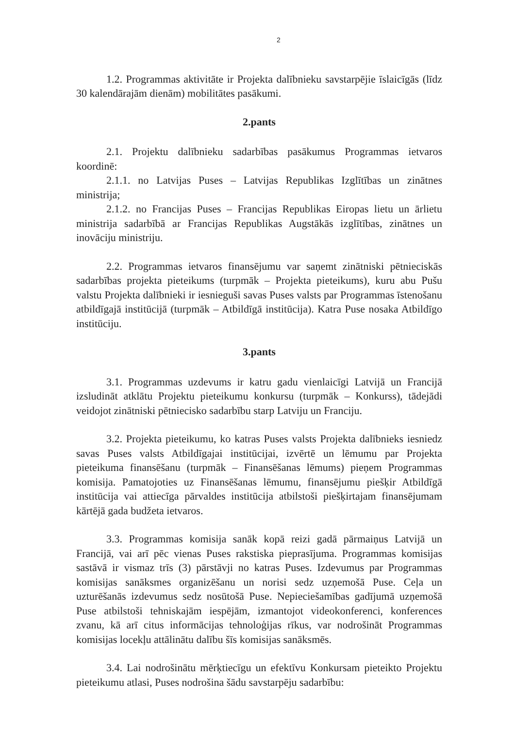2
1.2. Programmas aktivitāte ir Projekta dalībnieku savstarpējie īslaicīgās (līdz 30 kalendārajām dienām) mobilitātes pasākumi.
2.pants
2.1. Projektu dalībnieku sadarbības pasākumus Programmas ietvaros koordinē:
2.1.1. no Latvijas Puses – Latvijas Republikas Izglītības un zinātnes ministrija;
2.1.2. no Francijas Puses – Francijas Republikas Eiropas lietu un ārlietu ministrija sadarbībā ar Francijas Republikas Augstākās izglītības, zinātnes un inovāciju ministriju.
2.2. Programmas ietvaros finansējumu var saņemt zinātniski pētnieciskās sadarbības projekta pieteikums (turpmāk – Projekta pieteikums), kuru abu Pušu valstu Projekta dalībnieki ir iesnieguši savas Puses valsts par Programmas īstenošanu atbildīgajā institūcijā (turpmāk – Atbildīgā institūcija). Katra Puse nosaka Atbildīgo institūciju.
3.pants
3.1. Programmas uzdevums ir katru gadu vienlaicīgi Latvijā un Francijā izsludināt atklātu Projektu pieteikumu konkursu (turpmāk – Konkurss), tādejādi veidojot zinātniski pētniecisko sadarbību starp Latviju un Franciju.
3.2. Projekta pieteikumu, ko katras Puses valsts Projekta dalībnieks iesniedz savas Puses valsts Atbildīgajai institūcijai, izvērtē un lēmumu par Projekta pieteikuma finansēšanu (turpmāk – Finansēšanas lēmums) pieņem Programmas komisija. Pamatojoties uz Finansēšanas lēmumu, finansējumu piešķir Atbildīgā institūcija vai attiecīga pārvaldes institūcija atbilstoši piešķirtajam finansējumam kārtējā gada budžeta ietvaros.
3.3. Programmas komisija sanāk kopā reizi gadā pārmaiņus Latvijā un Francijā, vai arī pēc vienas Puses rakstiska pieprasījuma. Programmas komisijas sastāvā ir vismaz trīs (3) pārstāvji no katras Puses. Izdevumus par Programmas komisijas sanāksmes organizēšanu un norisi sedz uzņemošā Puse. Ceļa un uzturēšanās izdevumus sedz nosūtošā Puse. Nepieciešamības gadījumā uzņemošā Puse atbilstoši tehniskajām iespējām, izmantojot videokonferenci, konferences zvanu, kā arī citus informācijas tehnoloģijas rīkus, var nodrošināt Programmas komisijas locekļu attālinātu dalību šīs komisijas sanāksmēs.
3.4. Lai nodrošinātu mērķtiecīgu un efektīvu Konkursam pieteikto Projektu pieteikumu atlasi, Puses nodrošina šādu savstarpēju sadarbību: